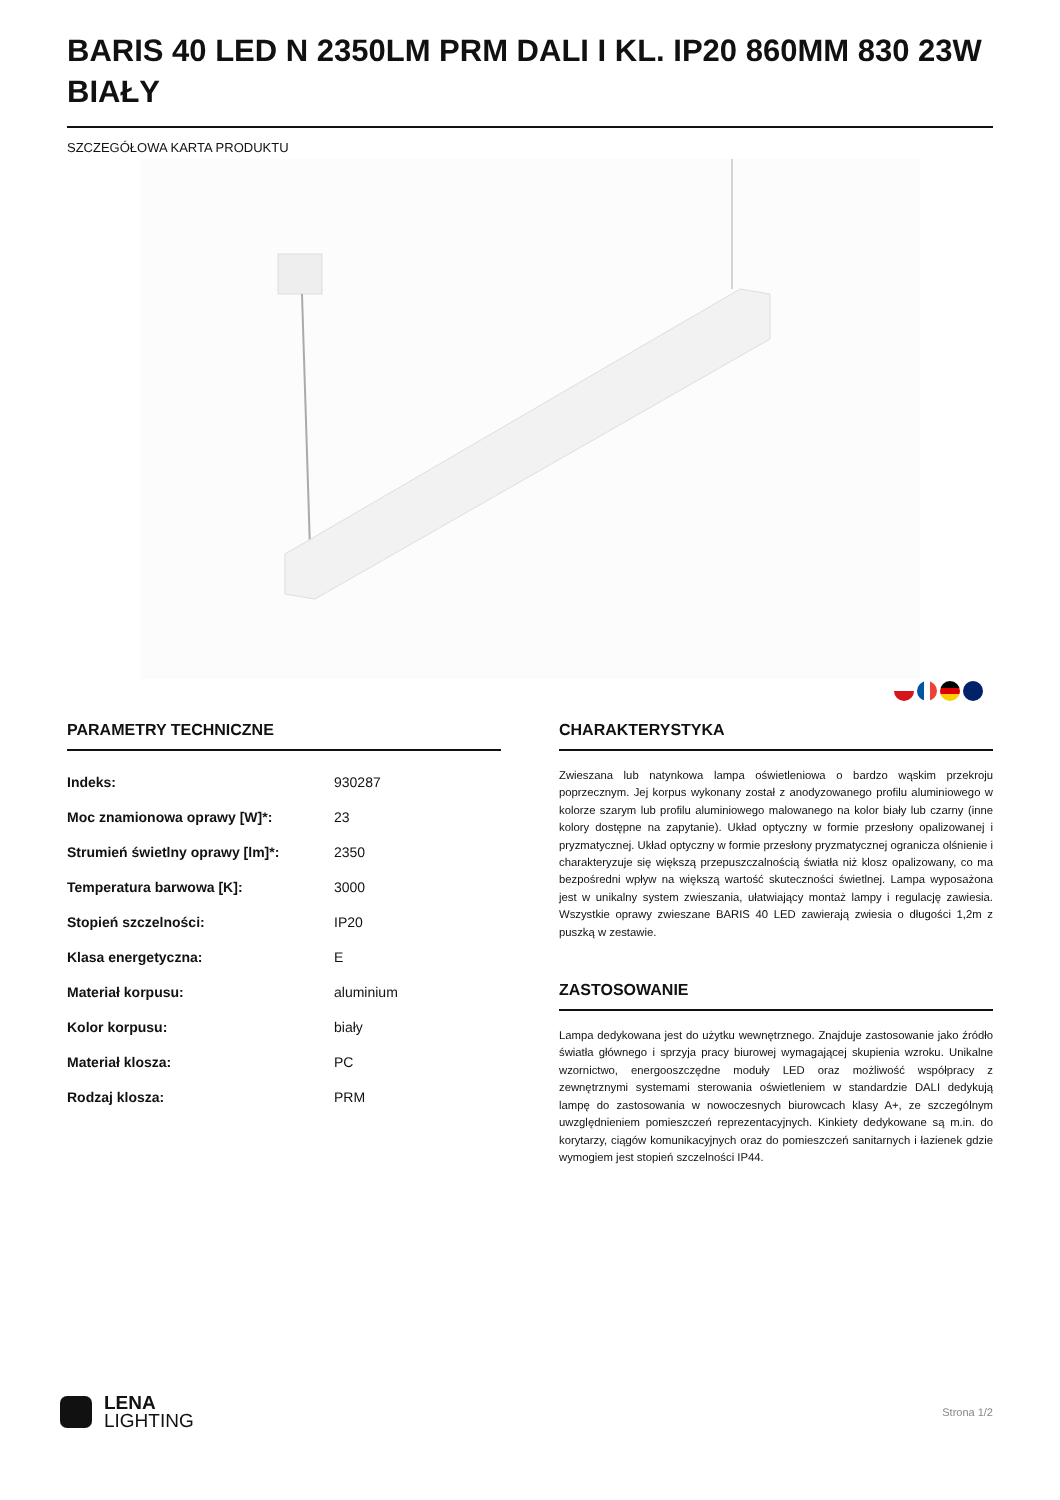BARIS 40 LED N 2350LM PRM DALI I KL. IP20 860MM 830 23W BIAŁY
SZCZEGÓŁOWA KARTA PRODUKTU
PARAMETRY TECHNICZNE
| Indeks: | 930287 |
| Moc znamionowa oprawy [W]*: | 23 |
| Strumień świetlny oprawy [lm]*: | 2350 |
| Temperatura barwowa [K]: | 3000 |
| Stopień szczelności: | IP20 |
| Klasa energetyczna: | E |
| Materiał korpusu: | aluminium |
| Kolor korpusu: | biały |
| Materiał klosza: | PC |
| Rodzaj klosza: | PRM |
CHARAKTERYSTYKA
Zwieszana lub natynkowa lampa oświetleniowa o bardzo wąskim przekroju poprzecznym. Jej korpus wykonany został z anodyzowanego profilu aluminiowego w kolorze szarym lub profilu aluminiowego malowanego na kolor biały lub czarny (inne kolory dostępne na zapytanie). Układ optyczny w formie przesłony opalizowanej i pryzmatycznej. Układ optyczny w formie przesłony pryzmatycznej ogranicza olśnienie i charakteryzuje się większą przepuszczalnością światła niż klosz opalizowany, co ma bezpośredni wpływ na większą wartość skuteczności świetlnej. Lampa wyposażona jest w unikalny system zwieszania, ułatwiający montaż lampy i regulację zawiesia. Wszystkie oprawy zwieszane BARIS 40 LED zawierają zwiesia o długości 1,2m z puszką w zestawie.
ZASTOSOWANIE
Lampa dedykowana jest do użytku wewnętrznego. Znajduje zastosowanie jako źródło światła głównego i sprzyja pracy biurowej wymagającej skupienia wzroku. Unikalne wzornictwo, energooszczędne moduły LED oraz możliwość współpracy z zewnętrznymi systemami sterowania oświetleniem w standardzie DALI dedykują lampę do zastosowania w nowoczesnych biurowcach klasy A+, ze szczególnym uwzględnieniem pomieszczeń reprezentacyjnych. Kinkiety dedykowane są m.in. do korytarzy, ciągów komunikacyjnych oraz do pomieszczeń sanitarnych i łazienek gdzie wymogiem jest stopień szczelności IP44.
LENA
LIGHTING
Strona 1/2